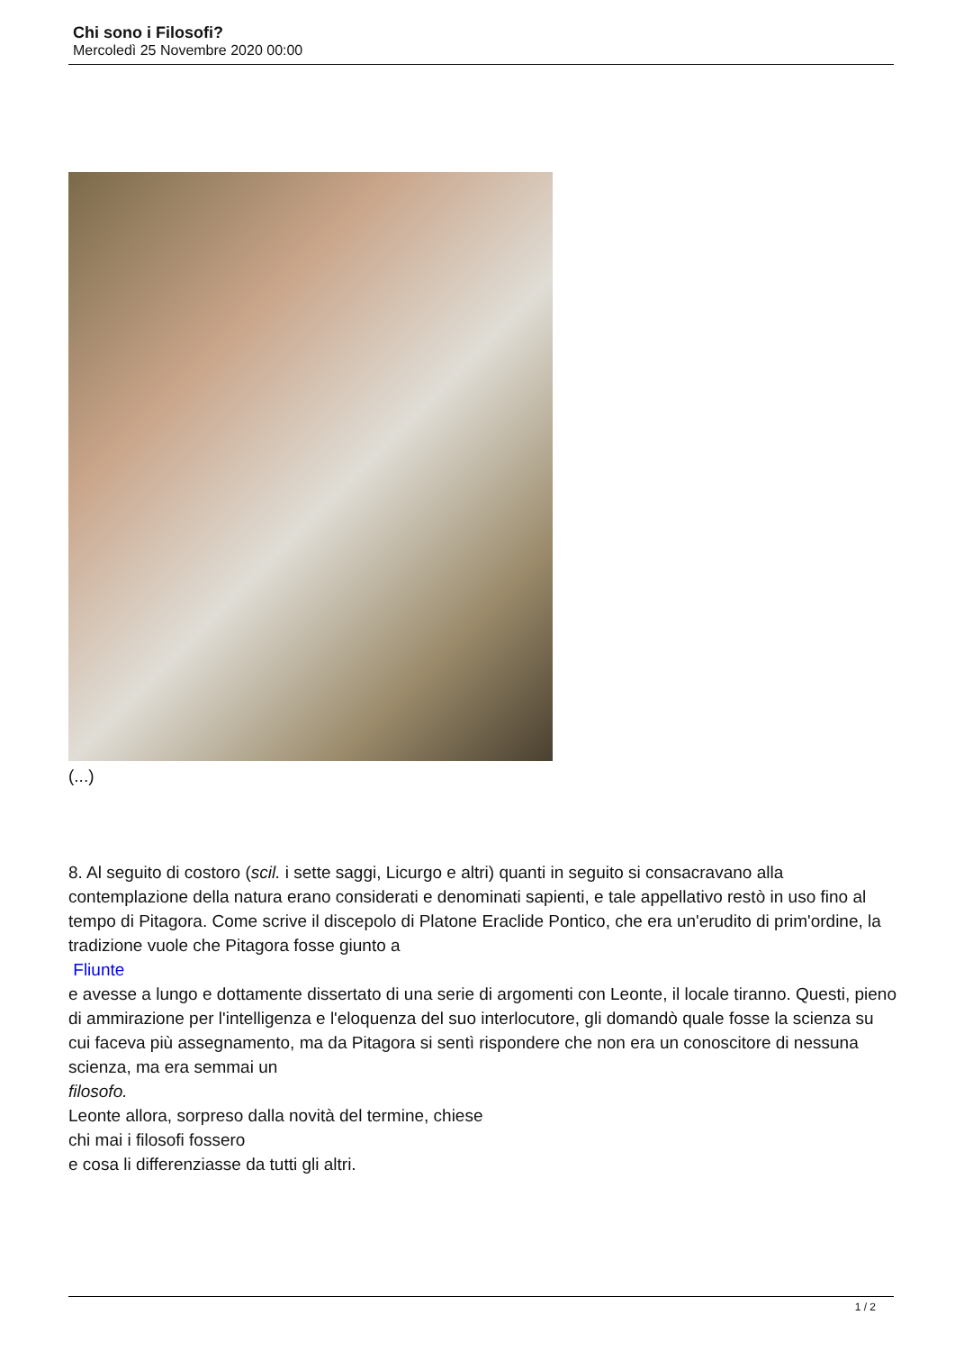Chi sono i Filosofi?
Mercoledì 25 Novembre 2020 00:00
(...)
8. Al seguito di costoro (scil. i sette saggi, Licurgo e altri) quanti in seguito si consacravano alla contemplazione della natura erano considerati e denominati sapienti, e tale appellativo restò in uso fino al tempo di Pitagora. Come scrive il discepolo di Platone Eraclide Pontico, che era un'erudito di prim'ordine, la tradizione vuole che Pitagora fosse giunto a
Fliunte
e avesse a lungo e dottamente dissertato di una serie di argomenti con Leonte, il locale tiranno. Questi, pieno di ammirazione per l'intelligenza e l'eloquenza del suo interlocutore, gli domandò quale fosse la scienza su cui faceva più assegnamento, ma da Pitagora si sentì rispondere che non era un conoscitore di nessuna scienza, ma era semmai un
filosofo.
Leonte allora, sorpreso dalla novità del termine, chiese
chi mai i filosofi fossero
e cosa li differenziasse da tutti gli altri.
1 / 2